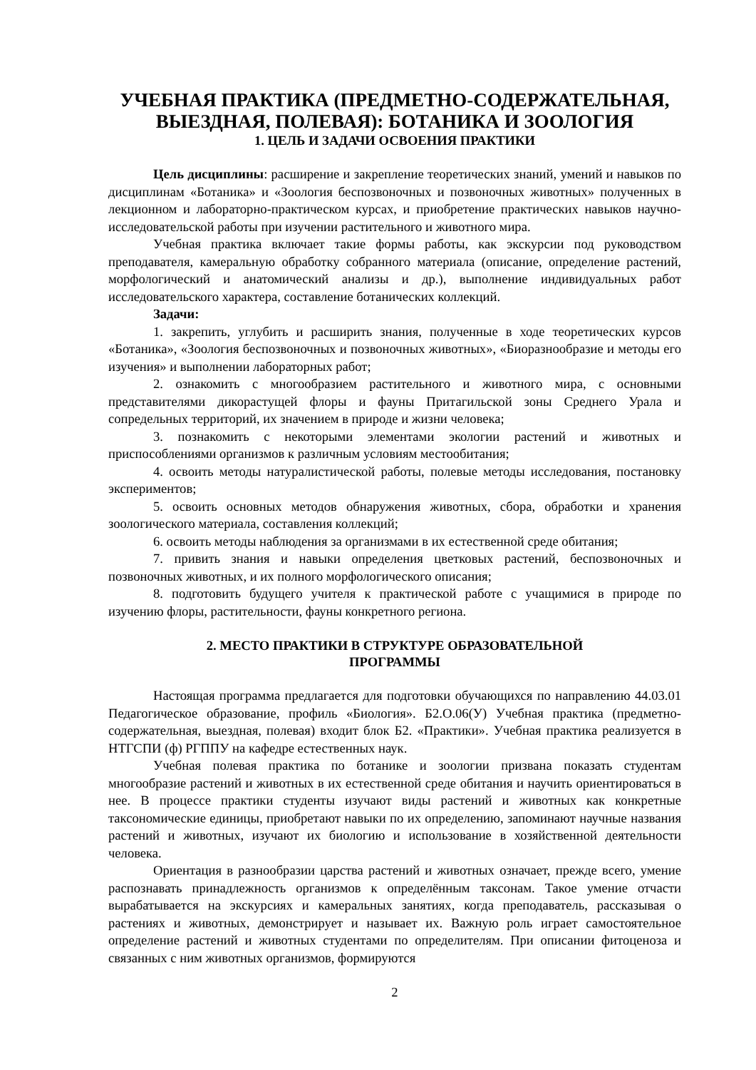УЧЕБНАЯ ПРАКТИКА (ПРЕДМЕТНО-СОДЕРЖАТЕЛЬНАЯ, ВЫЕЗДНАЯ, ПОЛЕВАЯ): БОТАНИКА И ЗООЛОГИЯ
1. ЦЕЛЬ И ЗАДАЧИ ОСВОЕНИЯ ПРАКТИКИ
Цель дисциплины: расширение и закрепление теоретических знаний, умений и навыков по дисциплинам «Ботаника» и «Зоология беспозвоночных и позвоночных животных» полученных в лекционном и лабораторно-практическом курсах, и приобретение практических навыков научно-исследовательской работы при изучении растительного и животного мира.
Учебная практика включает такие формы работы, как экскурсии под руководством преподавателя, камеральную обработку собранного материала (описание, определение растений, морфологический и анатомический анализы и др.), выполнение индивидуальных работ исследовательского характера, составление ботанических коллекций.
Задачи:
1. закрепить, углубить и расширить знания, полученные в ходе теоретических курсов «Ботаника», «Зоология беспозвоночных и позвоночных животных», «Биоразнообразие и методы его изучения» и выполнении лабораторных работ;
2. ознакомить с многообразием растительного и животного мира, с основными представителями дикорастущей флоры и фауны Притагильской зоны Среднего Урала и сопредельных территорий, их значением в природе и жизни человека;
3. познакомить с некоторыми элементами экологии растений и животных и приспособлениями организмов к различным условиям местообитания;
4. освоить методы натуралистической работы, полевые методы исследования, постановку экспериментов;
5. освоить основных методов обнаружения животных, сбора, обработки и хранения зоологического материала, составления коллекций;
6. освоить методы наблюдения за организмами в их естественной среде обитания;
7. привить знания и навыки определения цветковых растений, беспозвоночных и позвоночных животных, и их полного морфологического описания;
8. подготовить будущего учителя к практической работе с учащимися в природе по изучению флоры, растительности, фауны конкретного региона.
2. МЕСТО ПРАКТИКИ В СТРУКТУРЕ ОБРАЗОВАТЕЛЬНОЙ
ПРОГРАММЫ
Настоящая программа предлагается для подготовки обучающихся по направлению 44.03.01 Педагогическое образование, профиль «Биология». Б2.О.06(У) Учебная практика (предметно-содержательная, выездная, полевая) входит блок Б2. «Практики». Учебная практика реализуется в НТГСПИ (ф) РГППУ на кафедре естественных наук.
Учебная полевая практика по ботанике и зоологии призвана показать студентам многообразие растений и животных в их естественной среде обитания и научить ориентироваться в нее. В процессе практики студенты изучают виды растений и животных как конкретные таксономические единицы, приобретают навыки по их определению, запоминают научные названия растений и животных, изучают их биологию и использование в хозяйственной деятельности человека.
Ориентация в разнообразии царства растений и животных означает, прежде всего, умение распознавать принадлежность организмов к определённым таксонам. Такое умение отчасти вырабатывается на экскурсиях и камеральных занятиях, когда преподаватель, рассказывая о растениях и животных, демонстрирует и называет их. Важную роль играет самостоятельное определение растений и животных студентами по определителям. При описании фитоценоза и связанных с ним животных организмов, формируются
2